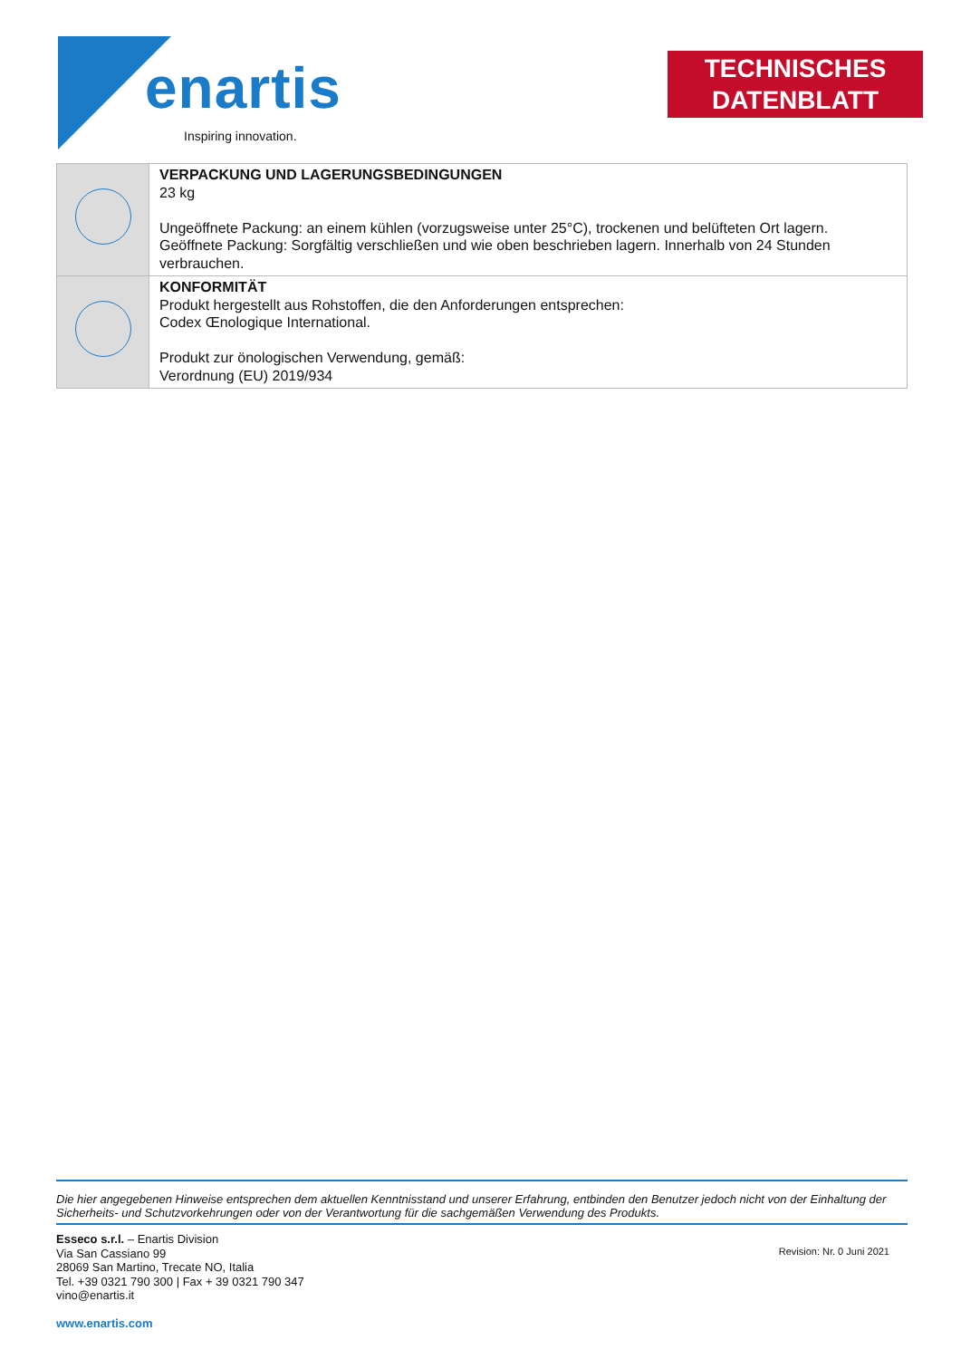enartis
Inspiring innovation.
TECHNISCHES
DATENBLATT
| | VERPACKUNG UND LAGERUNGSBEDINGUNGEN 23 kg Ungeöffnete Packung: an einem kühlen (vorzugsweise unter 25°C), trockenen und belüfteten Ort lagern. Geöffnete Packung: Sorgfältig verschließen und wie oben beschrieben lagern. Innerhalb von 24 Stunden verbrauchen. |
| | KONFORMITÄT Produkt hergestellt aus Rohstoffen, die den Anforderungen entsprechen: Codex Œnologique International. Produkt zur önologischen Verwendung, gemäß: Verordnung (EU) 2019/934 |
Die hier angegebenen Hinweise entsprechen dem aktuellen Kenntnisstand und unserer Erfahrung, entbinden den Benutzer jedoch nicht von der Einhaltung der Sicherheits- und Schutzvorkehrungen oder von der Verantwortung für die sachgemäßen Verwendung des Produkts.
Esseco s.r.l. – Enartis Division
Via San Cassiano 99
28069 San Martino, Trecate NO, Italia
Tel. +39 0321 790 300 | Fax + 39 0321 790 347
vino@enartis.it
www.enartis.com
Revision: Nr. 0 Juni 2021